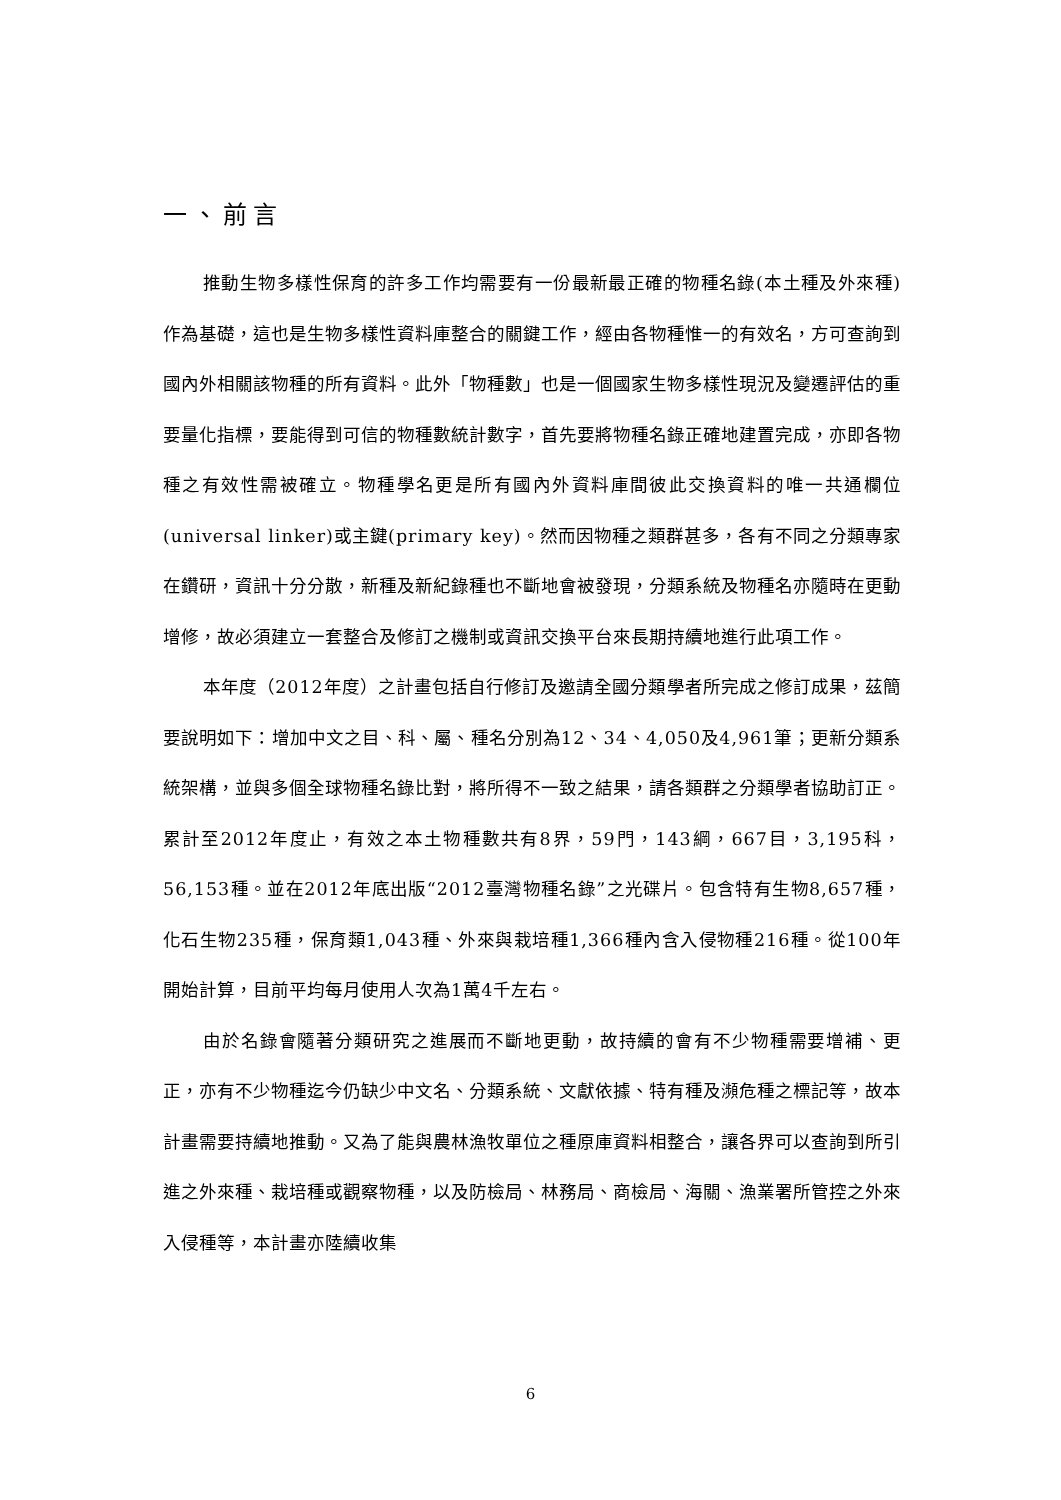一、前言
推動生物多樣性保育的許多工作均需要有一份最新最正確的物種名錄(本土種及外來種)作為基礎，這也是生物多樣性資料庫整合的關鍵工作，經由各物種惟一的有效名，方可查詢到國內外相關該物種的所有資料。此外「物種數」也是一個國家生物多樣性現況及變遷評估的重要量化指標，要能得到可信的物種數統計數字，首先要將物種名錄正確地建置完成，亦即各物種之有效性需被確立。物種學名更是所有國內外資料庫間彼此交換資料的唯一共通欄位(universal linker)或主鍵(primary key)。然而因物種之類群甚多，各有不同之分類專家在鑽研，資訊十分分散，新種及新紀錄種也不斷地會被發現，分類系統及物種名亦隨時在更動增修，故必須建立一套整合及修訂之機制或資訊交換平台來長期持續地進行此項工作。
本年度（2012年度）之計畫包括自行修訂及邀請全國分類學者所完成之修訂成果，茲簡要說明如下：增加中文之目、科、屬、種名分別為12、34、4,050及4,961筆；更新分類系統架構，並與多個全球物種名錄比對，將所得不一致之結果，請各類群之分類學者協助訂正。累計至2012年度止，有效之本土物種數共有8界，59門，143綱，667目，3,195科，56,153種。並在2012年底出版“2012臺灣物種名錄”之光碟片。包含特有生物8,657種，化石生物235種，保育類1,043種、外來與栽培種1,366種內含入侵物種216種。從100年開始計算，目前平均每月使用人次為1萬4千左右。
由於名錄會隨著分類研究之進展而不斷地更動，故持續的會有不少物種需要增補、更正，亦有不少物種迄今仍缺少中文名、分類系統、文獻依據、特有種及瀕危種之標記等，故本計畫需要持續地推動。又為了能與農林漁牧單位之種原庫資料相整合，讓各界可以查詢到所引進之外來種、栽培種或觀察物種，以及防檢局、林務局、商檢局、海關、漁業署所管控之外來入侵種等，本計畫亦陸續收集
6